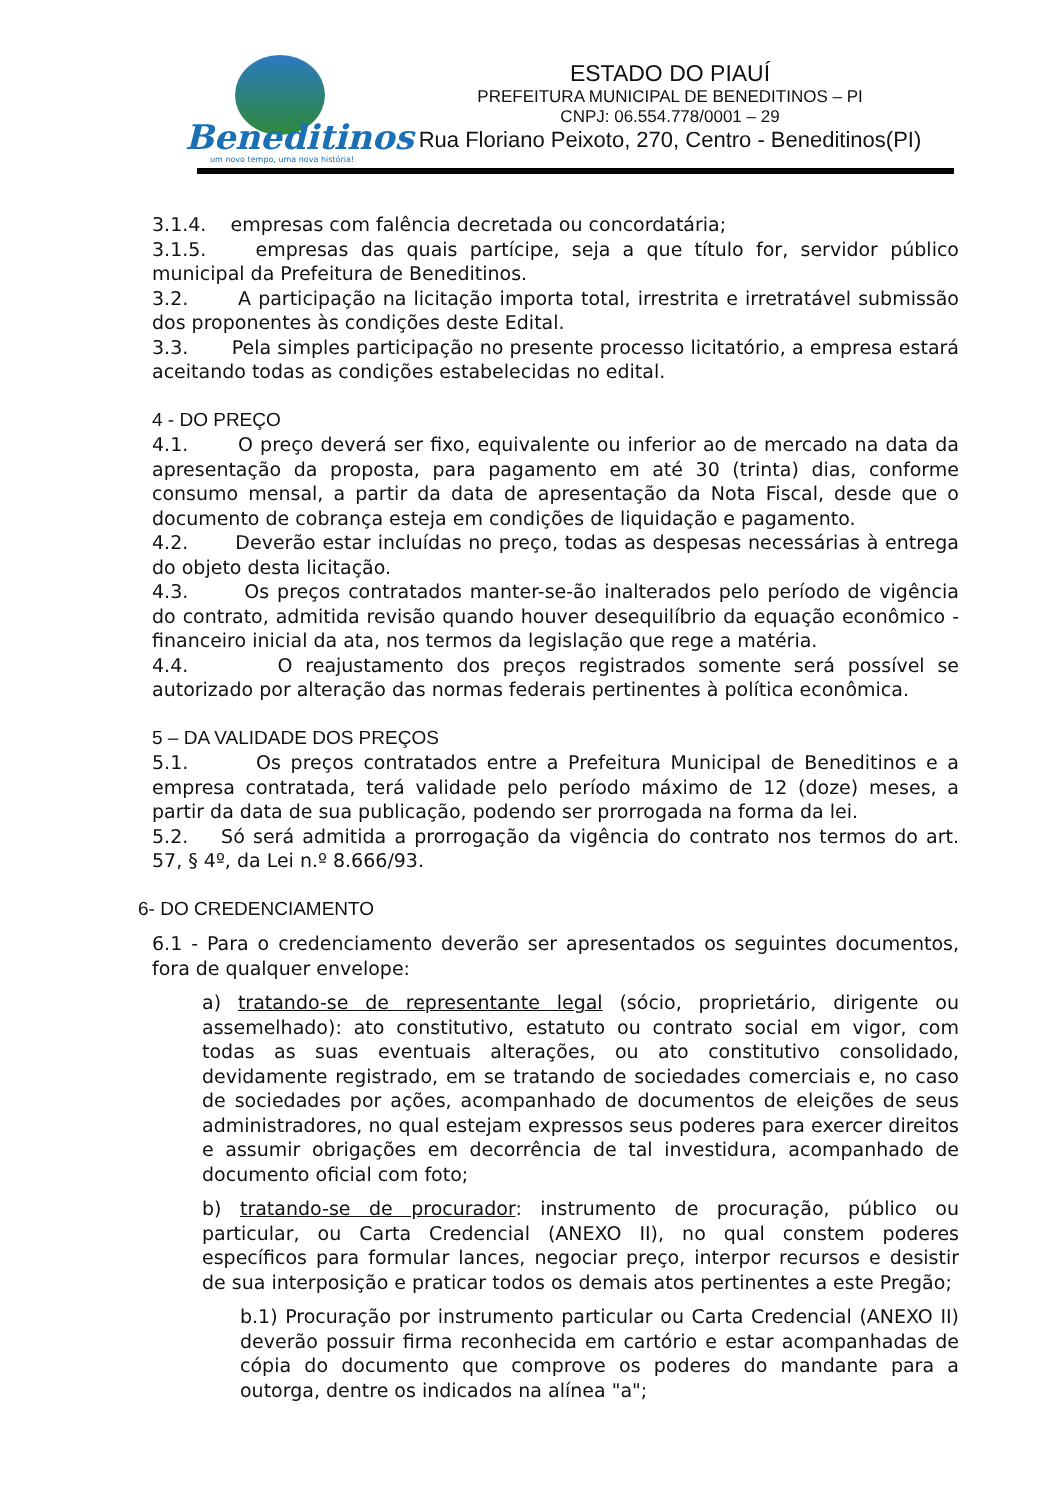Beneditinos
um novo tempo, uma nova história!
ESTADO DO PIAUÍ
PREFEITURA MUNICIPAL DE BENEDITINOS – PI
CNPJ: 06.554.778/0001 – 29
Rua Floriano Peixoto, 270, Centro - Beneditinos(PI)
3.1.4. empresas com falência decretada ou concordatária;
3.1.5. empresas das quais partícipe, seja a que título for, servidor público municipal da Prefeitura de Beneditinos.
3.2. A participação na licitação importa total, irrestrita e irretratável submissão dos proponentes às condições deste Edital.
3.3. Pela simples participação no presente processo licitatório, a empresa estará aceitando todas as condições estabelecidas no edital.
4 - DO PREÇO
4.1. O preço deverá ser fixo, equivalente ou inferior ao de mercado na data da apresentação da proposta, para pagamento em até 30 (trinta) dias, conforme consumo mensal, a partir da data de apresentação da Nota Fiscal, desde que o documento de cobrança esteja em condições de liquidação e pagamento.
4.2. Deverão estar incluídas no preço, todas as despesas necessárias à entrega do objeto desta licitação.
4.3. Os preços contratados manter-se-ão inalterados pelo período de vigência do contrato, admitida revisão quando houver desequilíbrio da equação econômico - financeiro inicial da ata, nos termos da legislação que rege a matéria.
4.4. O reajustamento dos preços registrados somente será possível se autorizado por alteração das normas federais pertinentes à política econômica.
5 – DA VALIDADE DOS PREÇOS
5.1. Os preços contratados entre a Prefeitura Municipal de Beneditinos e a empresa contratada, terá validade pelo período máximo de 12 (doze) meses, a partir da data de sua publicação, podendo ser prorrogada na forma da lei.
5.2. Só será admitida a prorrogação da vigência do contrato nos termos do art. 57, § 4º, da Lei n.º 8.666/93.
6- DO CREDENCIAMENTO
6.1 - Para o credenciamento deverão ser apresentados os seguintes documentos, fora de qualquer envelope:
a) tratando-se de representante legal (sócio, proprietário, dirigente ou assemelhado): ato constitutivo, estatuto ou contrato social em vigor, com todas as suas eventuais alterações, ou ato constitutivo consolidado, devidamente registrado, em se tratando de sociedades comerciais e, no caso de sociedades por ações, acompanhado de documentos de eleições de seus administradores, no qual estejam expressos seus poderes para exercer direitos e assumir obrigações em decorrência de tal investidura, acompanhado de documento oficial com foto;
b) tratando-se de procurador: instrumento de procuração, público ou particular, ou Carta Credencial (ANEXO II), no qual constem poderes específicos para formular lances, negociar preço, interpor recursos e desistir de sua interposição e praticar todos os demais atos pertinentes a este Pregão;
b.1) Procuração por instrumento particular ou Carta Credencial (ANEXO II) deverão possuir firma reconhecida em cartório e estar acompanhadas de cópia do documento que comprove os poderes do mandante para a outorga, dentre os indicados na alínea "a";